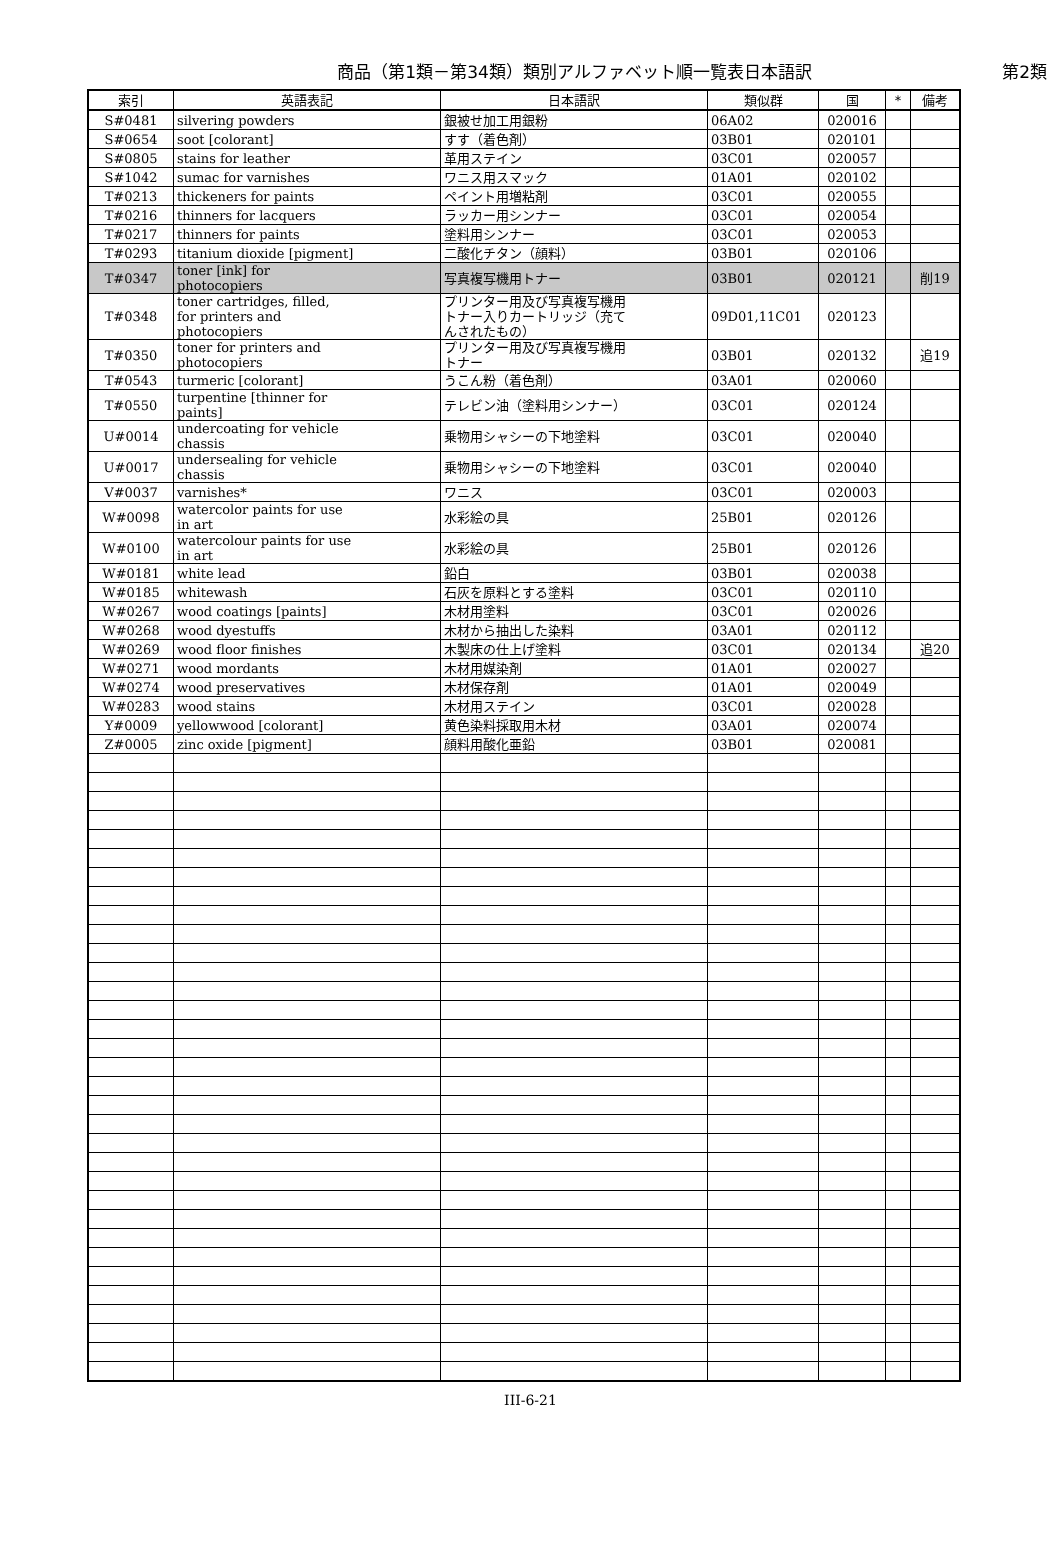商品（第1類－第34類）類別アルファベット順一覧表日本語訳
第2類
| 索引 | 英語表記 | 日本語訳 | 類似群 | 国 | * | 備考 |
| --- | --- | --- | --- | --- | --- | --- |
| S#0481 | silvering powders | 銀被せ加工用銀粉 | 06A02 | 020016 | | |
| S#0654 | soot [colorant] | すす（着色剤） | 03B01 | 020101 | | |
| S#0805 | stains for leather | 革用ステイン | 03C01 | 020057 | | |
| S#1042 | sumac for varnishes | ワニス用スマック | 01A01 | 020102 | | |
| T#0213 | thickeners for paints | ペイント用増粘剤 | 03C01 | 020055 | | |
| T#0216 | thinners for lacquers | ラッカー用シンナー | 03C01 | 020054 | | |
| T#0217 | thinners for paints | 塗料用シンナー | 03C01 | 020053 | | |
| T#0293 | titanium dioxide [pigment] | 二酸化チタン（顔料） | 03B01 | 020106 | | |
| T#0347 | toner [ink] for photocopiers | 写真複写機用トナー | 03B01 | 020121 | | 削19 |
| T#0348 | toner cartridges, filled, for printers and photocopiers | プリンター用及び写真複写機用 トナー入りカートリッジ（充て んされたもの） | 09D01,11C01 | 020123 | | |
| T#0350 | toner for printers and photocopiers | プリンター用及び写真複写機用 トナー | 03B01 | 020132 | | 追19 |
| T#0543 | turmeric [colorant] | うこん粉（着色剤） | 03A01 | 020060 | | |
| T#0550 | turpentine [thinner for paints] | テレビン油（塗料用シンナー） | 03C01 | 020124 | | |
| U#0014 | undercoating for vehicle chassis | 乗物用シャシーの下地塗料 | 03C01 | 020040 | | |
| U#0017 | undersealing for vehicle chassis | 乗物用シャシーの下地塗料 | 03C01 | 020040 | | |
| V#0037 | varnishes* | ワニス | 03C01 | 020003 | | |
| W#0098 | watercolor paints for use in art | 水彩絵の具 | 25B01 | 020126 | | |
| W#0100 | watercolour paints for use in art | 水彩絵の具 | 25B01 | 020126 | | |
| W#0181 | white lead | 鉛白 | 03B01 | 020038 | | |
| W#0185 | whitewash | 石灰を原料とする塗料 | 03C01 | 020110 | | |
| W#0267 | wood coatings [paints] | 木材用塗料 | 03C01 | 020026 | | |
| W#0268 | wood dyestuffs | 木材から抽出した染料 | 03A01 | 020112 | | |
| W#0269 | wood floor finishes | 木製床の仕上げ塗料 | 03C01 | 020134 | | 追20 |
| W#0271 | wood mordants | 木材用媒染剤 | 01A01 | 020027 | | |
| W#0274 | wood preservatives | 木材保存剤 | 01A01 | 020049 | | |
| W#0283 | wood stains | 木材用ステイン | 03C01 | 020028 | | |
| Y#0009 | yellowwood [colorant] | 黄色染料採取用木材 | 03A01 | 020074 | | |
| Z#0005 | zinc oxide [pigment] | 顔料用酸化亜鉛 | 03B01 | 020081 | | |
III-6-21